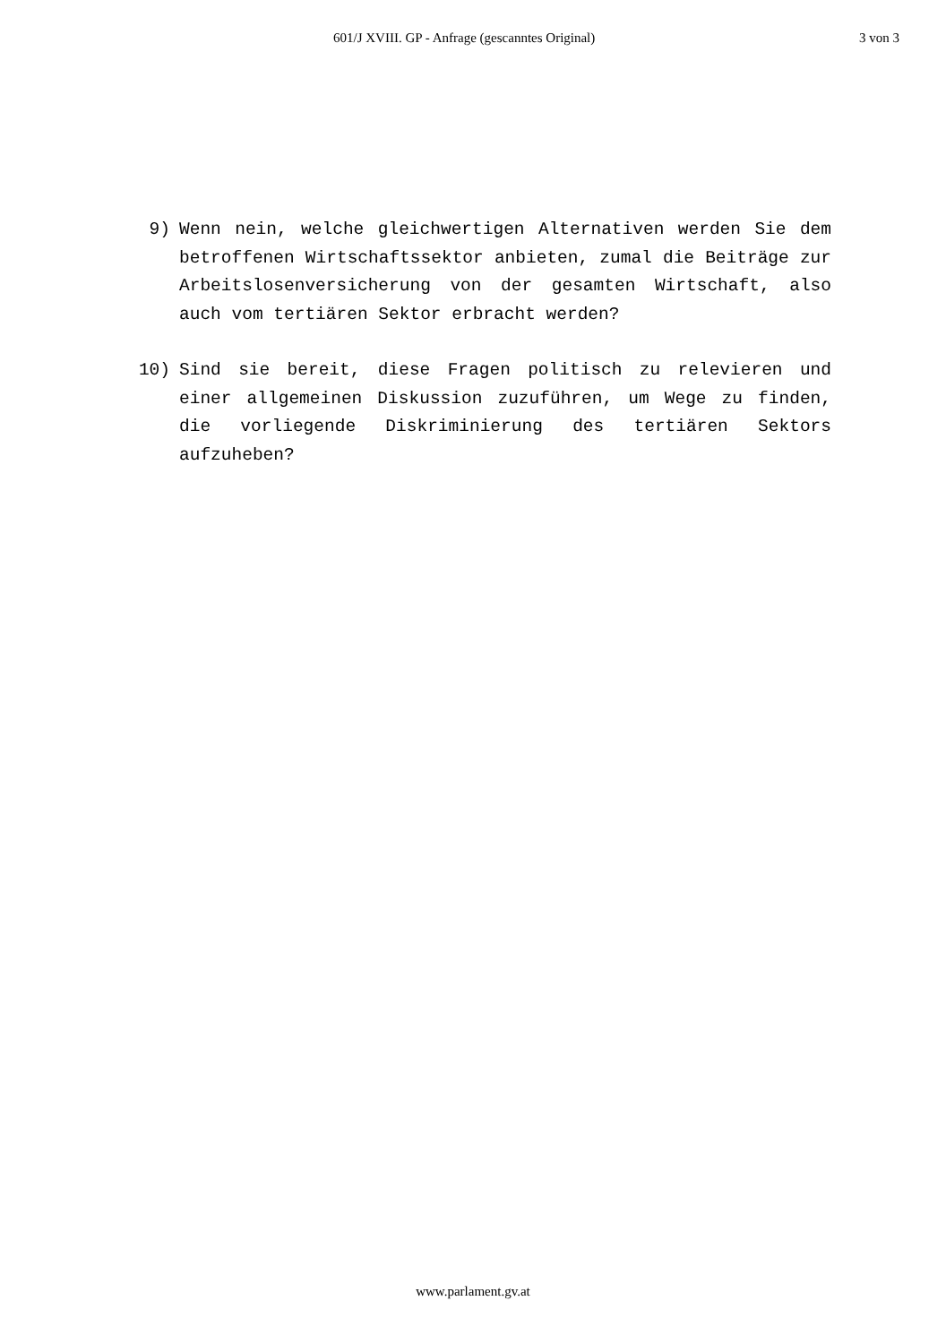601/J XVIII. GP - Anfrage (gescanntes Original) 3 von 3
9) Wenn nein, welche gleichwertigen Alternativen werden Sie dem betroffenen Wirtschaftssektor anbieten, zumal die Beiträge zur Arbeitslosenversicherung von der gesamten Wirtschaft, also auch vom tertiären Sektor erbracht werden?
10) Sind sie bereit, diese Fragen politisch zu relevieren und einer allgemeinen Diskussion zuzuführen, um Wege zu finden, die vorliegende Diskriminierung des tertiären Sektors aufzuheben?
www.parlament.gv.at